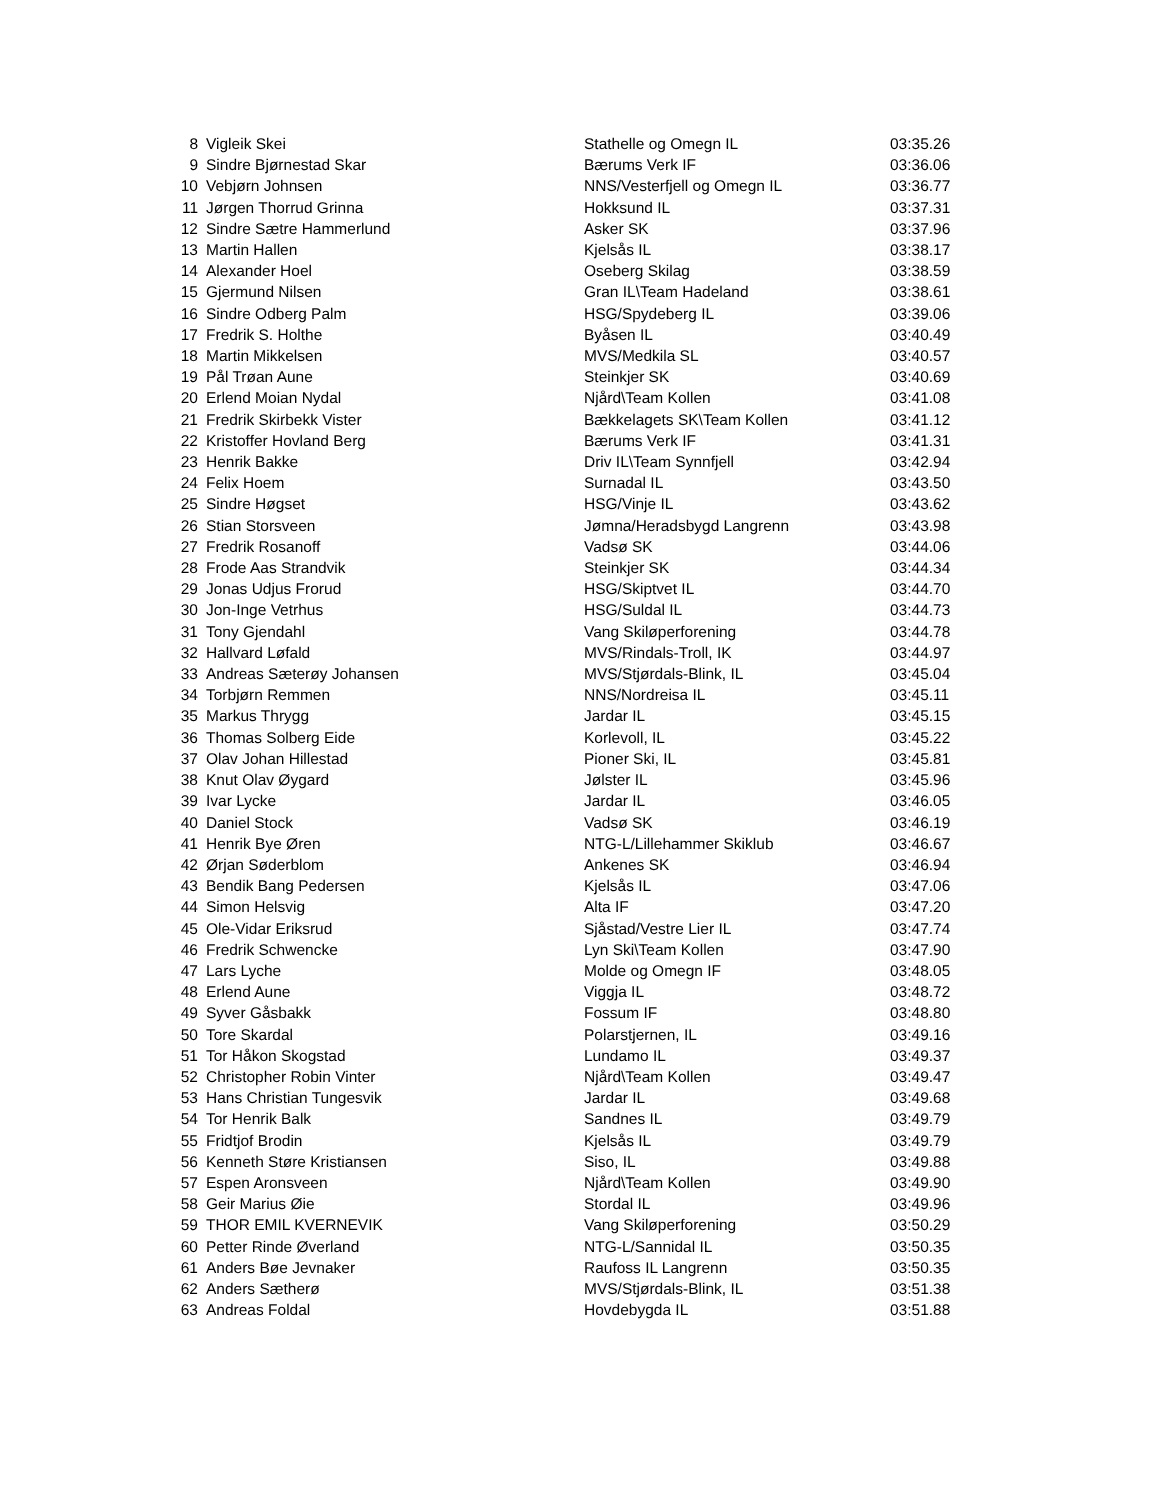| 8 | Vigleik Skei | Stathelle og Omegn IL | 03:35.26 |
| 9 | Sindre Bjørnestad Skar | Bærums Verk IF | 03:36.06 |
| 10 | Vebjørn Johnsen | NNS/Vesterfjell og Omegn IL | 03:36.77 |
| 11 | Jørgen Thorrud Grinna | Hokksund IL | 03:37.31 |
| 12 | Sindre Sætre Hammerlund | Asker SK | 03:37.96 |
| 13 | Martin Hallen | Kjelsås IL | 03:38.17 |
| 14 | Alexander Hoel | Oseberg Skilag | 03:38.59 |
| 15 | Gjermund Nilsen | Gran IL\Team Hadeland | 03:38.61 |
| 16 | Sindre Odberg Palm | HSG/Spydeberg IL | 03:39.06 |
| 17 | Fredrik S. Holthe | Byåsen IL | 03:40.49 |
| 18 | Martin Mikkelsen | MVS/Medkila SL | 03:40.57 |
| 19 | Pål Trøan Aune | Steinkjer SK | 03:40.69 |
| 20 | Erlend Moian Nydal | Njård\Team Kollen | 03:41.08 |
| 21 | Fredrik Skirbekk Vister | Bækkelagets SK\Team Kollen | 03:41.12 |
| 22 | Kristoffer Hovland Berg | Bærums Verk IF | 03:41.31 |
| 23 | Henrik Bakke | Driv IL\Team Synnfjell | 03:42.94 |
| 24 | Felix Hoem | Surnadal IL | 03:43.50 |
| 25 | Sindre Høgset | HSG/Vinje IL | 03:43.62 |
| 26 | Stian Storsveen | Jømna/Heradsbygd Langrenn | 03:43.98 |
| 27 | Fredrik Rosanoff | Vadsø SK | 03:44.06 |
| 28 | Frode Aas Strandvik | Steinkjer SK | 03:44.34 |
| 29 | Jonas Udjus Frorud | HSG/Skiptvet IL | 03:44.70 |
| 30 | Jon-Inge Vetrhus | HSG/Suldal IL | 03:44.73 |
| 31 | Tony Gjendahl | Vang Skiløperforening | 03:44.78 |
| 32 | Hallvard Løfald | MVS/Rindals-Troll, IK | 03:44.97 |
| 33 | Andreas Sæterøy Johansen | MVS/Stjørdals-Blink, IL | 03:45.04 |
| 34 | Torbjørn Remmen | NNS/Nordreisa IL | 03:45.11 |
| 35 | Markus Thrygg | Jardar IL | 03:45.15 |
| 36 | Thomas Solberg Eide | Korlevoll, IL | 03:45.22 |
| 37 | Olav Johan Hillestad | Pioner Ski, IL | 03:45.81 |
| 38 | Knut Olav Øygard | Jølster IL | 03:45.96 |
| 39 | Ivar Lycke | Jardar IL | 03:46.05 |
| 40 | Daniel Stock | Vadsø SK | 03:46.19 |
| 41 | Henrik Bye Øren | NTG-L/Lillehammer Skiklub | 03:46.67 |
| 42 | Ørjan Søderblom | Ankenes SK | 03:46.94 |
| 43 | Bendik Bang Pedersen | Kjelsås IL | 03:47.06 |
| 44 | Simon Helsvig | Alta IF | 03:47.20 |
| 45 | Ole-Vidar Eriksrud | Sjåstad/Vestre Lier IL | 03:47.74 |
| 46 | Fredrik Schwencke | Lyn Ski\Team Kollen | 03:47.90 |
| 47 | Lars Lyche | Molde og Omegn IF | 03:48.05 |
| 48 | Erlend Aune | Viggja IL | 03:48.72 |
| 49 | Syver Gåsbakk | Fossum IF | 03:48.80 |
| 50 | Tore Skardal | Polarstjernen, IL | 03:49.16 |
| 51 | Tor Håkon Skogstad | Lundamo IL | 03:49.37 |
| 52 | Christopher Robin Vinter | Njård\Team Kollen | 03:49.47 |
| 53 | Hans Christian Tungesvik | Jardar IL | 03:49.68 |
| 54 | Tor Henrik Balk | Sandnes IL | 03:49.79 |
| 55 | Fridtjof Brodin | Kjelsås IL | 03:49.79 |
| 56 | Kenneth Støre Kristiansen | Siso, IL | 03:49.88 |
| 57 | Espen Aronsveen | Njård\Team Kollen | 03:49.90 |
| 58 | Geir Marius Øie | Stordal IL | 03:49.96 |
| 59 | THOR EMIL KVERNEVIK | Vang Skiløperforening | 03:50.29 |
| 60 | Petter Rinde Øverland | NTG-L/Sannidal IL | 03:50.35 |
| 61 | Anders Bøe Jevnaker | Raufoss IL Langrenn | 03:50.35 |
| 62 | Anders Sætherø | MVS/Stjørdals-Blink, IL | 03:51.38 |
| 63 | Andreas Foldal | Hovdebygda IL | 03:51.88 |